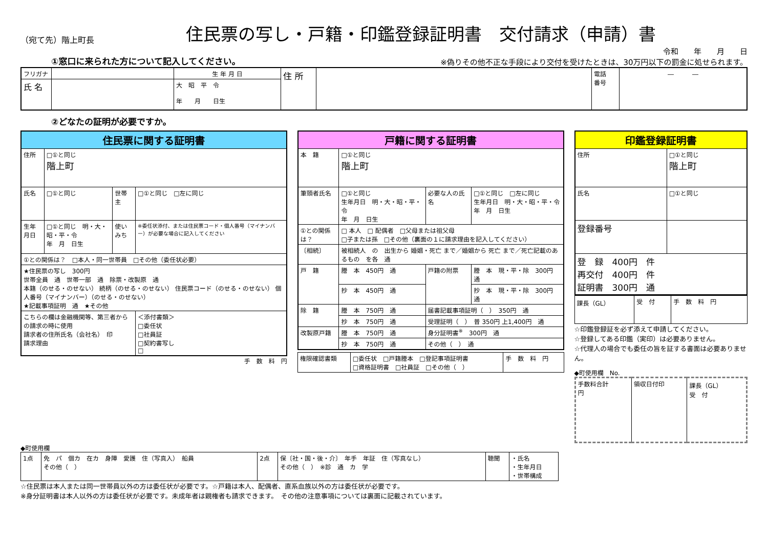（宛て先）階上町長
住民票の写し・戸籍・印鑑登録証明書　交付請求（申請）書
①窓口に来られた方について記入してください。
令和　　年　　月　　日
※偽りその他不正な手段により交付を受けたときは、30万円以下の罰金に処せられます。
| フリガナ | | 生 年 月 日 | 住 所 | | 電話 番号 | ― ― |
| 氏 名 | | 大 昭 平 令 年 月 日生 | | | | |
②どなたの証明が必要ですか。
| 住民票に関する証明書 | | | |
| --- | --- | --- | --- |
| 住所 | □①と同じ 階上町 | | |
| 氏名 | □①と同じ | 世帯主 | □①と同じ □左に同じ |
| 生年月日 | □①と同じ 明・大・昭・平・令 年 月 日生 | 使いみち | ※委任状添付、または住民票コード・個人番号（マイナンバー）が必要な場合に記入してください |
| ①との関係は？ □本人・同一世帯員 □その他（委任状必要） | | | |
| ★住民票の写し 300円 世帯全員 通 世帯一部 通 除票・改製原 通 本籍（のせる・のせない） 続柄（のせる・のせない） 住民票コード（のせる・のせない） 個人番号（マイナンバー）（のせる・のせない） ★記載事項証明 通 ★その他 | | | |
| こちらの欄は金融機関等、第三者からの請求の時に使用 請求者の住所氏名（会社名） 印 請求理由 | | | ＜添付書類＞ □委任状 □社員証 □契約書写し □ |
手　数　料　円
| 戸籍に関する証明書 | | | |
| --- | --- | --- | --- |
| 本 籍 | □①と同じ 階上町 | | |
| 筆頭者氏名 | □①と同じ 生年月日 明・大・昭・平・令 年 月 日生 | 必要な人の氏名 | □①と同じ □左に同じ 生年月日 明・大・昭・平・令 年 月 日生 |
| ①との関係は？ | □ 本人 □ 配偶者 □父母または祖父母 □子または孫 □その他（裏面の１に請求理由を記入してください） | | |
| 〔相続〕 | 被相続人 の 出生から 婚姻・死亡 まで／婚姻から 死亡 まで／死亡記載のあるもの を各 通 | | |
| 戸 籍 | 謄 本 450円 通 | 戸籍の附票 | 謄 本 現・平・除 300円 通 |
| | 抄 本 450円 通 | | 抄 本 現・平・除 300円 通 |
| 除 籍 | 謄 本 750円 通 | 届書記載事項証明（ ） 350円 通 | |
| | 抄 本 750円 通 | 受理証明（ ） 普 350円 上1,400円 通 | |
| 改製原戸籍 | 謄 本 750円 通 | 身分証明書<sup>※</sup> 300円 通 | |
| | 抄 本 750円 通 | その他（ ） 通 | |
| 権限確認書類 | □委任状 □戸籍謄本 □登記事項証明書 □資格証明書 □社員証 □その他（ ） | 手 数 料 円 |
| 印鑑登録証明書 | |
| --- | --- |
| 住所 | □①と同じ 階上町 |
| 氏名 | □①と同じ |
| 登録番号 | |
| 登 録 400円 件 再交付 400円 件 証明書 300円 通 | |
| 課長（GL） | 受 付 | 手 数 料 円 |
☆印鑑登録証を必ず添えて申請してください。
☆登録してある印鑑（実印）は必要ありません。
☆代理人の場合でも委任の旨を証する書面は必要ありません。
◆町使用欄　No.
| 手数料合計 円 | 領収日付印 | 課長（GL） 受 付 |
◆町使用欄
| 1点 | 免 パ 個カ 在カ 身障 愛護 住（写真入） 船員 その他（ ） | 2点 | 保〔社・国・後・介〕 年手 年証 住（写真なし） その他（ ） ※診 通 カ 学 | 聴聞 | ・氏名 ・生年月日 ・世帯構成 |
☆住民票は本人または同一世帯員以外の方は委任状が必要です。☆戸籍は本人、配偶者、直系血族以外の方は委任状が必要です。
※身分証明書は本人以外の方は委任状が必要です。未成年者は親権者も請求できます。　その他の注意事項については裏面に記載されています。